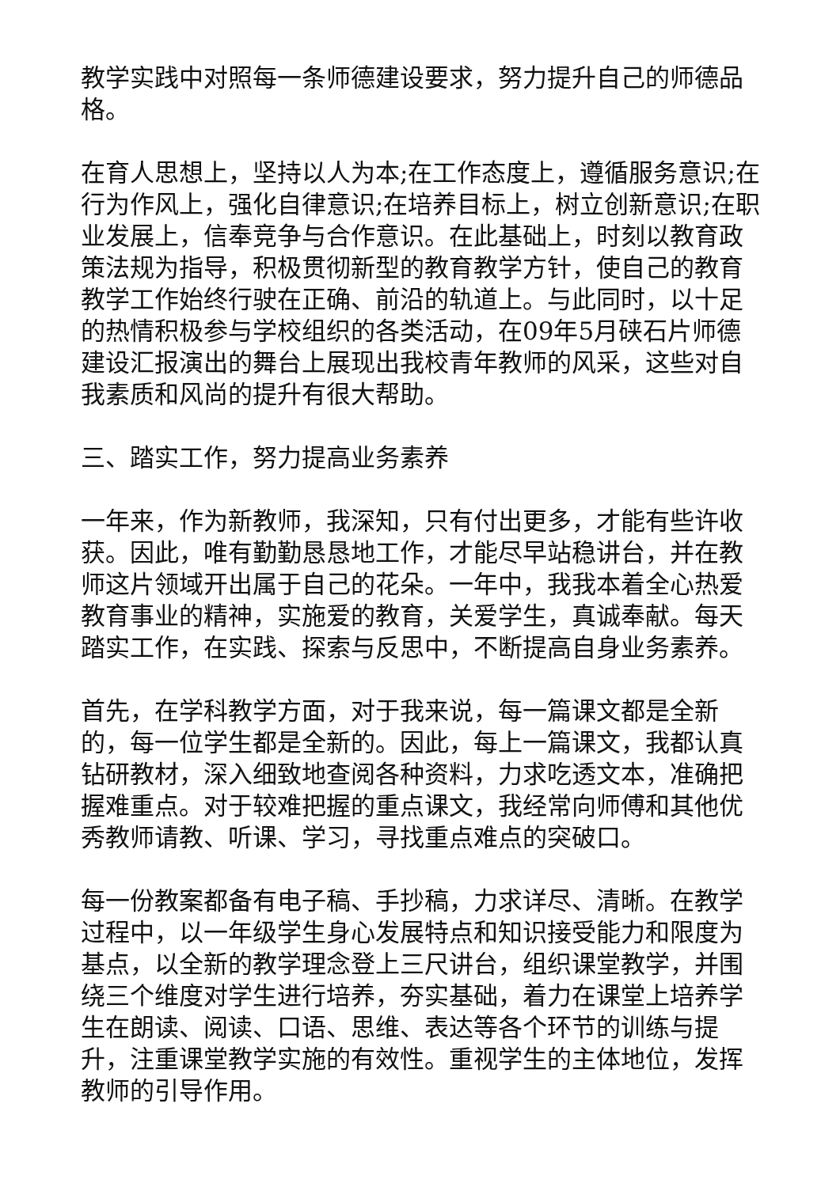教学实践中对照每一条师德建设要求，努力提升自己的师德品格。
在育人思想上，坚持以人为本;在工作态度上，遵循服务意识;在行为作风上，强化自律意识;在培养目标上，树立创新意识;在职业发展上，信奉竞争与合作意识。在此基础上，时刻以教育政策法规为指导，积极贯彻新型的教育教学方针，使自己的教育教学工作始终行驶在正确、前沿的轨道上。与此同时，以十足的热情积极参与学校组织的各类活动，在09年5月硖石片师德建设汇报演出的舞台上展现出我校青年教师的风采，这些对自我素质和风尚的提升有很大帮助。
三、踏实工作，努力提高业务素养
一年来，作为新教师，我深知，只有付出更多，才能有些许收获。因此，唯有勤勤恳恳地工作，才能尽早站稳讲台，并在教师这片领域开出属于自己的花朵。一年中，我我本着全心热爱教育事业的精神，实施爱的教育，关爱学生，真诚奉献。每天踏实工作，在实践、探索与反思中，不断提高自身业务素养。
首先，在学科教学方面，对于我来说，每一篇课文都是全新的，每一位学生都是全新的。因此，每上一篇课文，我都认真钻研教材，深入细致地查阅各种资料，力求吃透文本，准确把握难重点。对于较难把握的重点课文，我经常向师傅和其他优秀教师请教、听课、学习，寻找重点难点的突破口。
每一份教案都备有电子稿、手抄稿，力求详尽、清晰。在教学过程中，以一年级学生身心发展特点和知识接受能力和限度为基点，以全新的教学理念登上三尺讲台，组织课堂教学，并围绕三个维度对学生进行培养，夯实基础，着力在课堂上培养学生在朗读、阅读、口语、思维、表达等各个环节的训练与提升，注重课堂教学实施的有效性。重视学生的主体地位，发挥教师的引导作用。